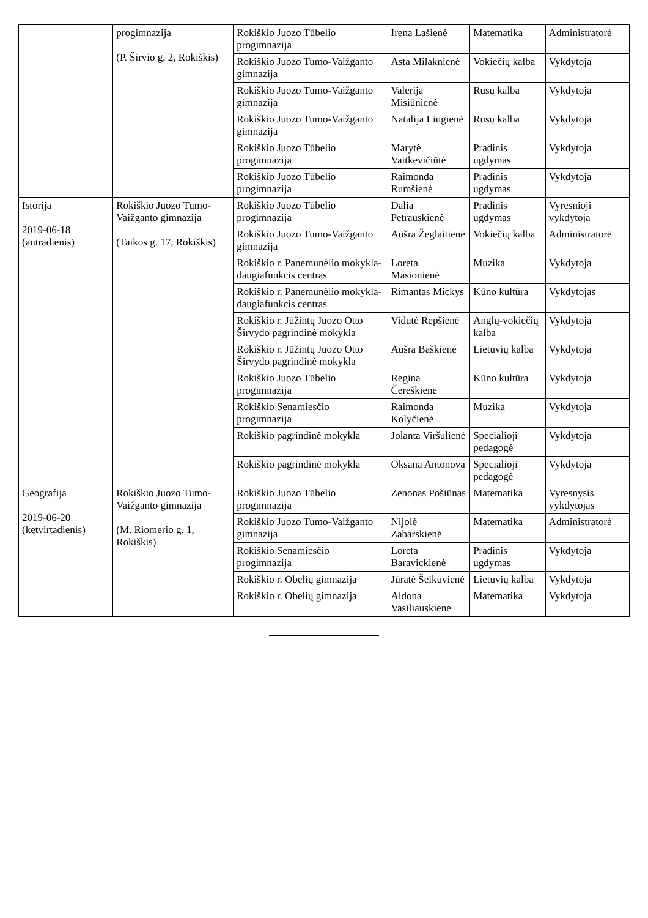| | progimnazija (P. Širvio g. 2, Rokiškis) | Rokiškio Juozo Tūbelio progimnazija | Irena Lašienė | Matematika | Administratorė |
| | | Rokiškio Juozo Tumo-Vaižganto gimnazija | Asta Milaknienė | Vokiečių kalba | Vykdytoja |
| | | Rokiškio Juozo Tumo-Vaižganto gimnazija | Valerija Misiūnienė | Rusų kalba | Vykdytoja |
| | | Rokiškio Juozo Tumo-Vaižganto gimnazija | Natalija Liugienė | Rusų kalba | Vykdytoja |
| | | Rokiškio Juozo Tūbelio progimnazija | Marytė Vaitkevičiūtė | Pradinis ugdymas | Vykdytoja |
| | | Rokiškio Juozo Tūbelio progimnazija | Raimonda Rumšienė | Pradinis ugdymas | Vykdytoja |
| Istorija 2019-06-18 (antradienis) | Rokiškio Juozo Tumo-Vaižganto gimnazija (Taikos g. 17, Rokiškis) | Rokiškio Juozo Tūbelio progimnazija | Dalia Petrauskienė | Pradinis ugdymas | Vyresnioji vykdytoja |
| | | Rokiškio Juozo Tumo-Vaižganto gimnazija | Aušra Žeglaitienė | Vokiečių kalba | Administratorė |
| | | Rokiškio r. Panemunėlio mokykla-daugiafunkcis centras | Loreta Masionienė | Muzika | Vykdytoja |
| | | Rokiškio r. Panemunėlio mokykla-daugiafunkcis centras | Rimantas Mickys | Kūno kultūra | Vykdytojas |
| | | Rokiškio r. Jūžintų Juozo Otto Širvydo pagrindinė mokykla | Vidutė Repšienė | Anglų-vokiečių kalba | Vykdytoja |
| | | Rokiškio r. Jūžintų Juozo Otto Širvydo pagrindinė mokykla | Aušra Baškienė | Lietuvių kalba | Vykdytoja |
| | | Rokiškio Juozo Tūbelio progimnazija | Regina Čereškienė | Kūno kultūra | Vykdytoja |
| | | Rokiškio Senamiesčio progimnazija | Raimonda Kolyčienė | Muzika | Vykdytoja |
| | | Rokiškio pagrindinė mokykla | Jolanta Viršulienė | Specialioji pedagogė | Vykdytoja |
| | | Rokiškio pagrindinė mokykla | Oksana Antonova | Specialioji pedagogė | Vykdytoja |
| Geografija 2019-06-20 (ketvirtadienis) | Rokiškio Juozo Tumo-Vaižganto gimnazija (M. Riomerio g. 1, Rokiškis) | Rokiškio Juozo Tūbelio progimnazija | Zenonas Pošiūnas | Matematika | Vyresnysis vykdytojas |
| | | Rokiškio Juozo Tumo-Vaižganto gimnazija | Nijolė Zabarskienė | Matematika | Administratorė |
| | | Rokiškio Senamiesčio progimnazija | Loreta Baravickienė | Pradinis ugdymas | Vykdytoja |
| | | Rokiškio r. Obelių gimnazija | Jūratė Šeikuvienė | Lietuvių kalba | Vykdytoja |
| | | Rokiškio r. Obelių gimnazija | Aldona Vasiliauskienė | Matematika | Vykdytoja |